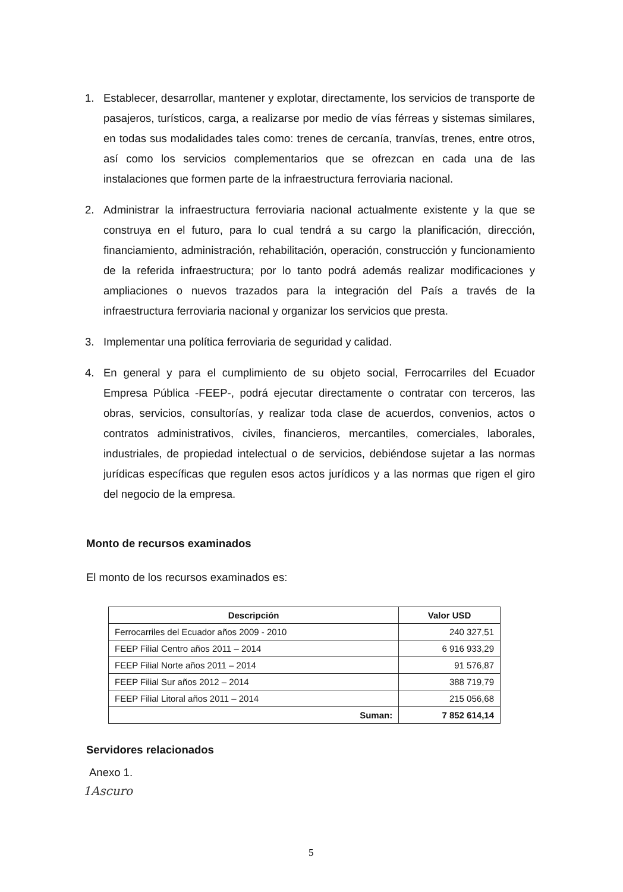1. Establecer, desarrollar, mantener y explotar, directamente, los servicios de transporte de pasajeros, turísticos, carga, a realizarse por medio de vías férreas y sistemas similares, en todas sus modalidades tales como: trenes de cercanía, tranvías, trenes, entre otros, así como los servicios complementarios que se ofrezcan en cada una de las instalaciones que formen parte de la infraestructura ferroviaria nacional.
2. Administrar la infraestructura ferroviaria nacional actualmente existente y la que se construya en el futuro, para lo cual tendrá a su cargo la planificación, dirección, financiamiento, administración, rehabilitación, operación, construcción y funcionamiento de la referida infraestructura; por lo tanto podrá además realizar modificaciones y ampliaciones o nuevos trazados para la integración del País a través de la infraestructura ferroviaria nacional y organizar los servicios que presta.
3. Implementar una política ferroviaria de seguridad y calidad.
4. En general y para el cumplimiento de su objeto social, Ferrocarriles del Ecuador Empresa Pública -FEEP-, podrá ejecutar directamente o contratar con terceros, las obras, servicios, consultorías, y realizar toda clase de acuerdos, convenios, actos o contratos administrativos, civiles, financieros, mercantiles, comerciales, laborales, industriales, de propiedad intelectual o de servicios, debiéndose sujetar a las normas jurídicas específicas que regulen esos actos jurídicos y a las normas que rigen el giro del negocio de la empresa.
Monto de recursos examinados
El monto de los recursos examinados es:
| Descripción | Valor USD |
| --- | --- |
| Ferrocarriles del Ecuador años 2009 - 2010 | 240 327,51 |
| FEEP Filial Centro años 2011 – 2014 | 6 916 933,29 |
| FEEP Filial Norte años 2011 – 2014 | 91 576,87 |
| FEEP Filial Sur años 2012 – 2014 | 388 719,79 |
| FEEP Filial Litoral años 2011 – 2014 | 215 056,68 |
| Suman: | 7 852 614,14 |
Servidores relacionados
Anexo 1.
1Ascuro
5